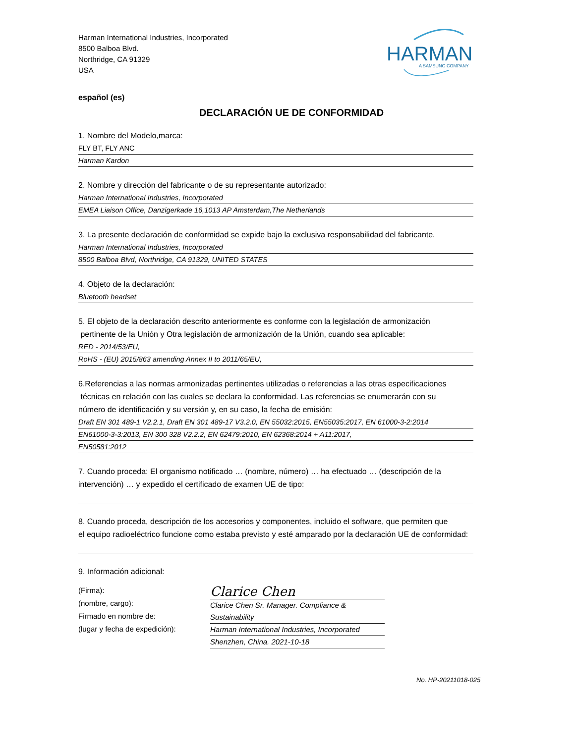Harman International Industries, Incorporated
8500 Balboa Blvd.
Northridge, CA 91329
USA
HARMAN
A SAMSUNG COMPANY
español (es)
DECLARACIÓN UE DE CONFORMIDAD
1. Nombre del Modelo,marca:
FLY BT, FLY ANC
Harman Kardon
2. Nombre y dirección del fabricante o de su representante autorizado:
Harman International Industries, Incorporated
EMEA Liaison Office, Danzigerkade 16,1013 AP Amsterdam,The Netherlands
3. La presente declaración de conformidad se expide bajo la exclusiva responsabilidad del fabricante.
Harman International Industries, Incorporated
8500 Balboa Blvd, Northridge, CA 91329, UNITED STATES
4. Objeto de la declaración:
Bluetooth headset
5. El objeto de la declaración descrito anteriormente es conforme con la legislación de armonización
pertinente de la Unión y Otra legislación de armonización de la Unión, cuando sea aplicable:
RED - 2014/53/EU,
RoHS - (EU) 2015/863 amending Annex II to 2011/65/EU,
6.Referencias a las normas armonizadas pertinentes utilizadas o referencias a las otras especificaciones
técnicas en relación con las cuales se declara la conformidad. Las referencias se enumerarán con su
número de identificación y su versión y, en su caso, la fecha de emisión:
Draft EN 301 489-1 V2.2.1, Draft EN 301 489-17 V3.2.0, EN 55032:2015, EN55035:2017, EN 61000-3-2:2014
EN61000-3-3:2013, EN 300 328 V2.2.2, EN 62479:2010, EN 62368:2014 + A11:2017,
EN50581:2012
7. Cuando proceda: El organismo notificado … (nombre, número) … ha efectuado … (descripción de la
intervención) … y expedido el certificado de examen UE de tipo:
8. Cuando proceda, descripción de los accesorios y componentes, incluido el software, que permiten que
el equipo radioeléctrico funcione como estaba previsto y esté amparado por la declaración UE de conformidad:
9. Información adicional:
(Firma):
(nombre, cargo):
Firmado en nombre de:
(lugar y fecha de expedición):
Clarice Chen
Clarice Chen Sr. Manager. Compliance & Sustainability
Harman International Industries, Incorporated
Shenzhen, China. 2021-10-18
No. HP-20211018-025